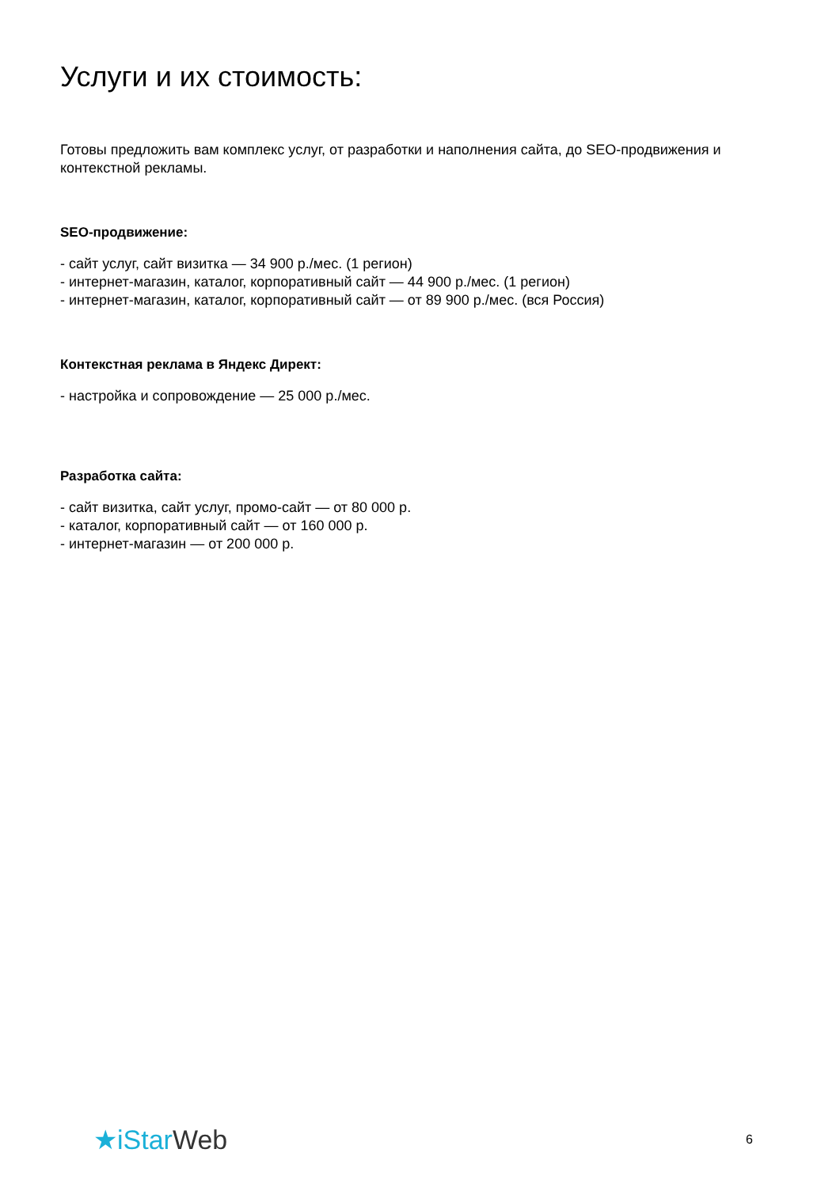Услуги и их стоимость:
Готовы предложить вам комплекс услуг, от разработки и наполнения сайта, до SEO-продвижения и контекстной рекламы.
SEO-продвижение:
- сайт услуг, сайт визитка — 34 900 р./мес. (1 регион)
- интернет-магазин, каталог, корпоративный сайт — 44 900 р./мес. (1 регион)
- интернет-магазин, каталог, корпоративный сайт — от 89 900 р./мес. (вся Россия)
Контекстная реклама в Яндекс Директ:
- настройка и сопровождение — 25 000 р./мес.
Разработка сайта:
- сайт визитка, сайт услуг, промо-сайт — от 80 000 р.
- каталог, корпоративный сайт — от 160 000 р.
- интернет-магазин — от 200 000 р.
★iStarWeb
6